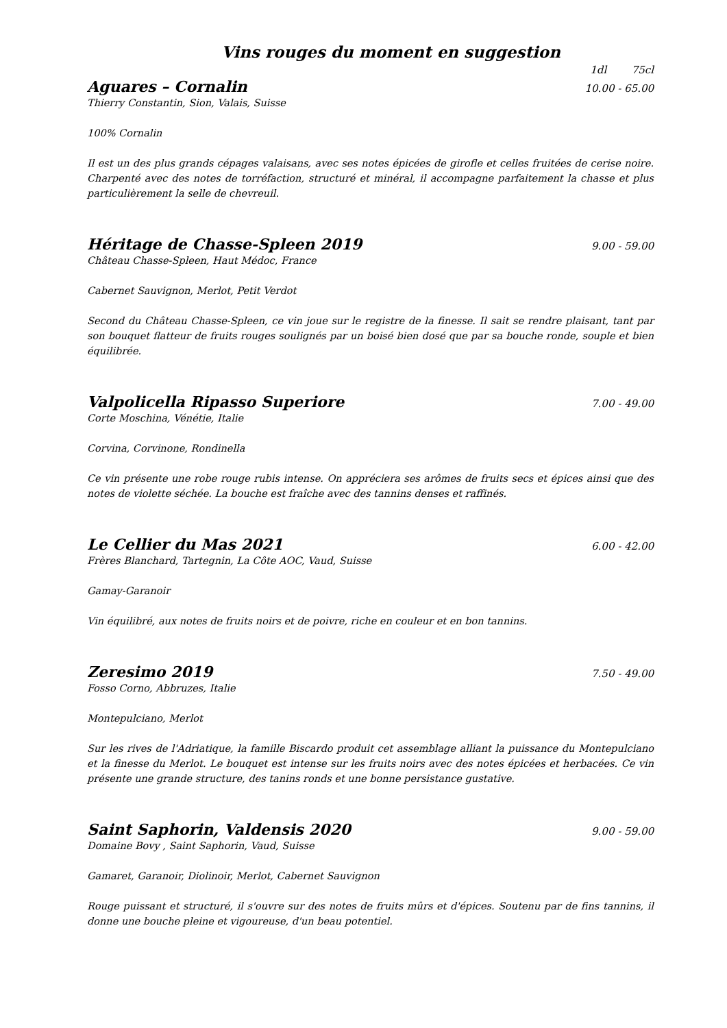Vins rouges du moment en suggestion
1dl 75cl
Aguares – Cornalin 10.00 - 65.00
Thierry Constantin, Sion, Valais, Suisse
100% Cornalin
Il est un des plus grands cépages valaisans, avec ses notes épicées de girofle et celles fruitées de cerise noire. Charpenté avec des notes de torréfaction, structuré et minéral, il accompagne parfaitement la chasse et plus particulièrement la selle de chevreuil.
Héritage de Chasse-Spleen 2019 9.00 - 59.00
Château Chasse-Spleen, Haut Médoc, France
Cabernet Sauvignon, Merlot, Petit Verdot
Second du Château Chasse-Spleen, ce vin joue sur le registre de la finesse. Il sait se rendre plaisant, tant par son bouquet flatteur de fruits rouges soulignés par un boisé bien dosé que par sa bouche ronde, souple et bien équilibrée.
Valpolicella Ripasso Superiore 7.00 - 49.00
Corte Moschina, Vénétie, Italie
Corvina, Corvinone, Rondinella
Ce vin présente une robe rouge rubis intense. On appréciera ses arômes de fruits secs et épices ainsi que des notes de violette séchée. La bouche est fraîche avec des tannins denses et raffinés.
Le Cellier du Mas 2021 6.00 - 42.00
Frères Blanchard, Tartegnin, La Côte AOC, Vaud, Suisse
Gamay-Garanoir
Vin équilibré, aux notes de fruits noirs et de poivre, riche en couleur et en bon tannins.
Zeresimo 2019 7.50 - 49.00
Fosso Corno, Abbruzes, Italie
Montepulciano, Merlot
Sur les rives de l'Adriatique, la famille Biscardo produit cet assemblage alliant la puissance du Montepulciano et la finesse du Merlot. Le bouquet est intense sur les fruits noirs avec des notes épicées et herbacées. Ce vin présente une grande structure, des tanins ronds et une bonne persistance gustative.
Saint Saphorin, Valdensis 2020 9.00 - 59.00
Domaine Bovy , Saint Saphorin, Vaud, Suisse
Gamaret, Garanoir, Diolinoir, Merlot, Cabernet Sauvignon
Rouge puissant et structuré, il s'ouvre sur des notes de fruits mûrs et d'épices. Soutenu par de fins tannins, il donne une bouche pleine et vigoureuse, d'un beau potentiel.